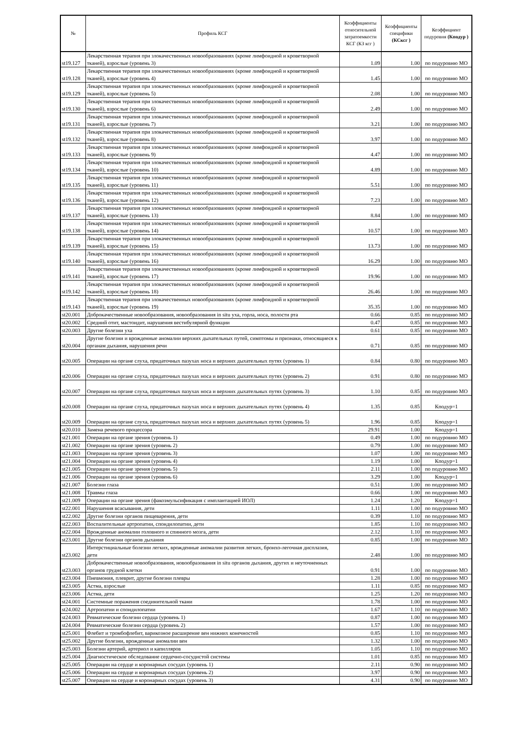| № | Профиль КСГ | Коэффициенты относительной затратоемкости КСГ (КЗ ксг ) | Коэффициенты специфики (КСксг ) | Коэффициент подуровня (Кподур ) |
| --- | --- | --- | --- | --- |
| st19.127 | Лекарственная терапия при злокачественных новообразованиях (кроме лимфоидной и кроветворной тканей), взрослые (уровень 3) | 1.09 | 1.00 | по подуровню МО |
| st19.128 | Лекарственная терапия при злокачественных новообразованиях (кроме лимфоидной и кроветворной тканей), взрослые (уровень 4) | 1.45 | 1.00 | по подуровню МО |
| st19.129 | Лекарственная терапия при злокачественных новообразованиях (кроме лимфоидной и кроветворной тканей), взрослые (уровень 5) | 2.08 | 1.00 | по подуровню МО |
| st19.130 | Лекарственная терапия при злокачественных новообразованиях (кроме лимфоидной и кроветворной тканей), взрослые (уровень 6) | 2.49 | 1.00 | по подуровню МО |
| st19.131 | Лекарственная терапия при злокачественных новообразованиях (кроме лимфоидной и кроветворной тканей), взрослые (уровень 7) | 3.21 | 1.00 | по подуровню МО |
| st19.132 | Лекарственная терапия при злокачественных новообразованиях (кроме лимфоидной и кроветворной тканей), взрослые (уровень 8) | 3.97 | 1.00 | по подуровню МО |
| st19.133 | Лекарственная терапия при злокачественных новообразованиях (кроме лимфоидной и кроветворной тканей), взрослые (уровень 9) | 4.47 | 1.00 | по подуровню МО |
| st19.134 | Лекарственная терапия при злокачественных новообразованиях (кроме лимфоидной и кроветворной тканей), взрослые (уровень 10) | 4.89 | 1.00 | по подуровню МО |
| st19.135 | Лекарственная терапия при злокачественных новообразованиях (кроме лимфоидной и кроветворной тканей), взрослые (уровень 11) | 5.51 | 1.00 | по подуровню МО |
| st19.136 | Лекарственная терапия при злокачественных новообразованиях (кроме лимфоидной и кроветворной тканей), взрослые (уровень 12) | 7.23 | 1.00 | по подуровню МО |
| st19.137 | Лекарственная терапия при злокачественных новообразованиях (кроме лимфоидной и кроветворной тканей), взрослые (уровень 13) | 8.84 | 1.00 | по подуровню МО |
| st19.138 | Лекарственная терапия при злокачественных новообразованиях (кроме лимфоидной и кроветворной тканей), взрослые (уровень 14) | 10.57 | 1.00 | по подуровню МО |
| st19.139 | Лекарственная терапия при злокачественных новообразованиях (кроме лимфоидной и кроветворной тканей), взрослые (уровень 15) | 13.73 | 1.00 | по подуровню МО |
| st19.140 | Лекарственная терапия при злокачественных новообразованиях (кроме лимфоидной и кроветворной тканей), взрослые (уровень 16) | 16.29 | 1.00 | по подуровню МО |
| st19.141 | Лекарственная терапия при злокачественных новообразованиях (кроме лимфоидной и кроветворной тканей), взрослые (уровень 17) | 19.96 | 1.00 | по подуровню МО |
| st19.142 | Лекарственная терапия при злокачественных новообразованиях (кроме лимфоидной и кроветворной тканей), взрослые (уровень 18) | 26.46 | 1.00 | по подуровню МО |
| st19.143 | Лекарственная терапия при злокачественных новообразованиях (кроме лимфоидной и кроветворной тканей), взрослые (уровень 19) | 35.35 | 1.00 | по подуровню МО |
| st20.001 | Доброкачественные новообразования, новообразования in situ уха, горла, носа, полости рта | 0.66 | 0.85 | по подуровню МО |
| st20.002 | Средний отит, мастоидит, нарушения вестибулярной функции | 0.47 | 0.85 | по подуровню МО |
| st20.003 | Другие болезни уха | 0.61 | 0.85 | по подуровню МО |
| st20.004 | Другие болезни и врожденные аномалии верхних дыхательных путей, симптомы и признаки, относящиеся к органам дыхания, нарушения речи | 0.71 | 0.85 | по подуровню МО |
| st20.005 | Операции на органе слуха, придаточных пазухах носа и верхних дыхательных путях (уровень 1) | 0.84 | 0.80 | по подуровню МО |
| st20.006 | Операции на органе слуха, придаточных пазухах носа и верхних дыхательных путях (уровень 2) | 0.91 | 0.80 | по подуровню МО |
| st20.007 | Операции на органе слуха, придаточных пазухах носа и верхних дыхательных путях (уровень 3) | 1.10 | 0.85 | по подуровню МО |
| st20.008 | Операции на органе слуха, придаточных пазухах носа и верхних дыхательных путях (уровень 4) | 1.35 | 0.85 | Кподур=1 |
| st20.009 | Операции на органе слуха, придаточных пазухах носа и верхних дыхательных путях (уровень 5) | 1.96 | 0.85 | Кподур=1 |
| st20.010 | Замена речевого процессора | 29.91 | 1.00 | Кподур=1 |
| st21.001 | Операции на органе зрения (уровень 1) | 0.49 | 1.00 | по подуровню МО |
| st21.002 | Операции на органе зрения (уровень 2) | 0.79 | 1.00 | по подуровню МО |
| st21.003 | Операции на органе зрения (уровень 3) | 1.07 | 1.00 | по подуровню МО |
| st21.004 | Операции на органе зрения (уровень 4) | 1.19 | 1.00 | Кподур=1 |
| st21.005 | Операции на органе зрения (уровень 5) | 2.11 | 1.00 | по подуровню МО |
| st21.006 | Операции на органе зрения (уровень 6) | 3.29 | 1.00 | Кподур=1 |
| st21.007 | Болезни глаза | 0.51 | 1.00 | по подуровню МО |
| st21.008 | Травмы глаза | 0.66 | 1.00 | по подуровню МО |
| st21.009 | Операции на органе зрения (факоэмульсификация с имплантацией ИОЛ) | 1.24 | 1.20 | Кподур=1 |
| st22.001 | Нарушения всасывания, дети | 1.11 | 1.00 | по подуровню МО |
| st22.002 | Другие болезни органов пищеварения, дети | 0.39 | 1.10 | по подуровню МО |
| st22.003 | Воспалительные артропатии, спондилопатии, дети | 1.85 | 1.10 | по подуровню МО |
| st22.004 | Врожденные аномалии головного и спинного мозга, дети | 2.12 | 1.10 | по подуровню МО |
| st23.001 | Другие болезни органов дыхания | 0.85 | 1.00 | по подуровню МО |
| st23.002 | Интерстициальные болезни легких, врожденные аномалии развития легких, бронхо-легочная дисплазия, дети | 2.48 | 1.00 | по подуровню МО |
| st23.003 | Доброкачественные новообразования, новообразования in situ органов дыхания, других и неуточненных органов грудной клетки | 0.91 | 1.00 | по подуровню МО |
| st23.004 | Пневмония, плеврит, другие болезни плевры | 1.28 | 1.00 | по подуровню МО |
| st23.005 | Астма, взрослые | 1.11 | 0.85 | по подуровню МО |
| st23.006 | Астма, дети | 1.25 | 1.20 | по подуровню МО |
| st24.001 | Системные поражения соединительной ткани | 1.78 | 1.00 | по подуровню МО |
| st24.002 | Артропатии и спондилопатии | 1.67 | 1.10 | по подуровню МО |
| st24.003 | Ревматические болезни сердца (уровень 1) | 0.87 | 1.00 | по подуровню МО |
| st24.004 | Ревматические болезни сердца (уровень 2) | 1.57 | 1.00 | по подуровню МО |
| st25.001 | Флебит и тромбофлебит, варикозное расширение вен нижних конечностей | 0.85 | 1.10 | по подуровню МО |
| st25.002 | Другие болезни, врожденные аномалии вен | 1.32 | 1.00 | по подуровню МО |
| st25.003 | Болезни артерий, артериол и капилляров | 1.05 | 1.10 | по подуровню МО |
| st25.004 | Диагностическое обследование сердечно-сосудистой системы | 1.01 | 0.85 | по подуровню МО |
| st25.005 | Операции на сердце и коронарных сосудах (уровень 1) | 2.11 | 0.90 | по подуровню МО |
| st25.006 | Операции на сердце и коронарных сосудах (уровень 2) | 3.97 | 0.90 | по подуровню МО |
| st25.007 | Операции на сердце и коронарных сосудах (уровень 3) | 4.31 | 0.90 | по подуровню МО |